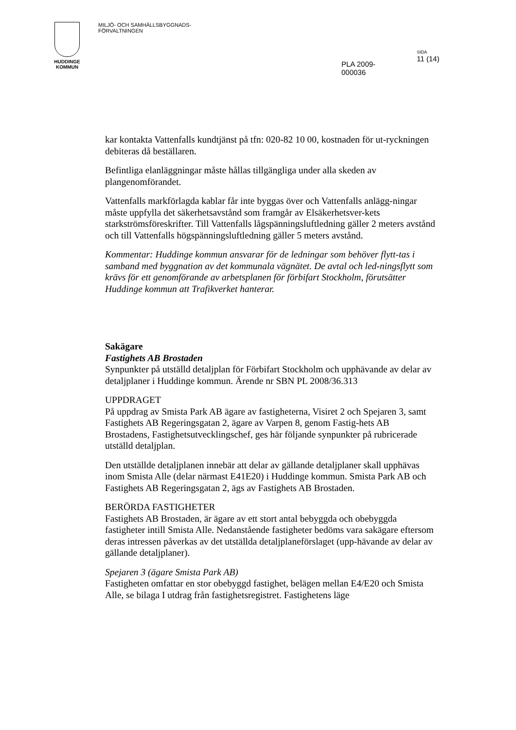HUDDINGE
KOMMUN
MILJÖ- OCH SAMHÄLLSBYGGNADS-
FÖRVALTNINGEN
PLA 2009-000036
SIDA
11 (14)
kar kontakta Vattenfalls kundtjänst på tfn: 020-82 10 00, kostnaden för ut-ryckningen debiteras då beställaren.
Befintliga elanläggningar måste hållas tillgängliga under alla skeden av plangenomförandet.
Vattenfalls markförlagda kablar får inte byggas över och Vattenfalls anlägg-ningar måste uppfylla det säkerhetsavstånd som framgår av Elsäkerhetsver-kets starkströmsföreskrifter. Till Vattenfalls lågspänningsluftledning gäller 2 meters avstånd och till Vattenfalls högspänningsluftledning gäller 5 meters avstånd.
Kommentar: Huddinge kommun ansvarar för de ledningar som behöver flytt-tas i samband med byggnation av det kommunala vägnätet. De avtal och led-ningsflytt som krävs för ett genomförande av arbetsplanen för förbifart Stockholm, förutsätter Huddinge kommun att Trafikverket hanterar.
Sakägare
Fastighets AB Brostaden
Synpunkter på utställd detaljplan för Förbifart Stockholm och upphävande av delar av detaljplaner i Huddinge kommun. Ärende nr SBN PL 2008/36.313
UPPDRAGET
På uppdrag av Smista Park AB ägare av fastigheterna, Visiret 2 och Spejaren 3, samt Fastighets AB Regeringsgatan 2, ägare av Varpen 8, genom Fastig-hets AB Brostadens, Fastighetsutvecklingschef, ges här följande synpunkter på rubricerade utställd detaljplan.
Den utställde detaljplanen innebär att delar av gällande detaljplaner skall upphävas inom Smista Alle (delar närmast E41E20) i Huddinge kommun. Smista Park AB och Fastighets AB Regeringsgatan 2, ägs av Fastighets AB Brostaden.
BERÖRDA FASTIGHETER
Fastighets AB Brostaden, är ägare av ett stort antal bebyggda och obebyggda fastigheter intill Smista Alle. Nedanstående fastigheter bedöms vara sakägare eftersom deras intressen påverkas av det utställda detaljplaneförslaget (upp-hävande av delar av gällande detaljplaner).
Spejaren 3 (ägare Smista Park AB)
Fastigheten omfattar en stor obebyggd fastighet, belägen mellan E4/E20 och Smista Alle, se bilaga I utdrag från fastighetsregistret. Fastighetens läge